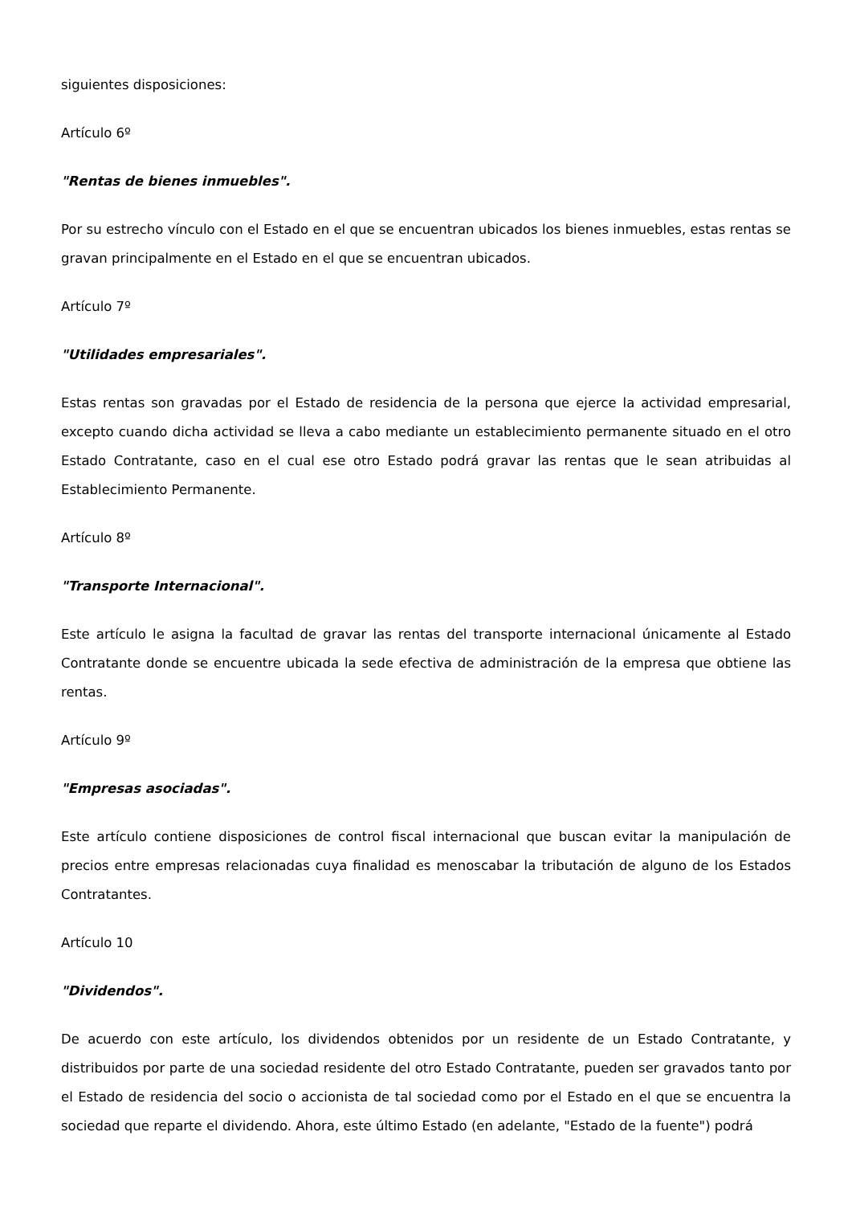siguientes disposiciones:
Artículo 6º
"Rentas de bienes inmuebles".
Por su estrecho vínculo con el Estado en el que se encuentran ubicados los bienes inmuebles, estas rentas se gravan principalmente en el Estado en el que se encuentran ubicados.
Artículo 7º
"Utilidades empresariales".
Estas rentas son gravadas por el Estado de residencia de la persona que ejerce la actividad empresarial, excepto cuando dicha actividad se lleva a cabo mediante un establecimiento permanente situado en el otro Estado Contratante, caso en el cual ese otro Estado podrá gravar las rentas que le sean atribuidas al Establecimiento Permanente.
Artículo 8º
"Transporte Internacional".
Este artículo le asigna la facultad de gravar las rentas del transporte internacional únicamente al Estado Contratante donde se encuentre ubicada la sede efectiva de administración de la empresa que obtiene las rentas.
Artículo 9º
"Empresas asociadas".
Este artículo contiene disposiciones de control fiscal internacional que buscan evitar la manipulación de precios entre empresas relacionadas cuya finalidad es menoscabar la tributación de alguno de los Estados Contratantes.
Artículo 10
"Dividendos".
De acuerdo con este artículo, los dividendos obtenidos por un residente de un Estado Contratante, y distribuidos por parte de una sociedad residente del otro Estado Contratante, pueden ser gravados tanto por el Estado de residencia del socio o accionista de tal sociedad como por el Estado en el que se encuentra la sociedad que reparte el dividendo. Ahora, este último Estado (en adelante, "Estado de la fuente") podrá